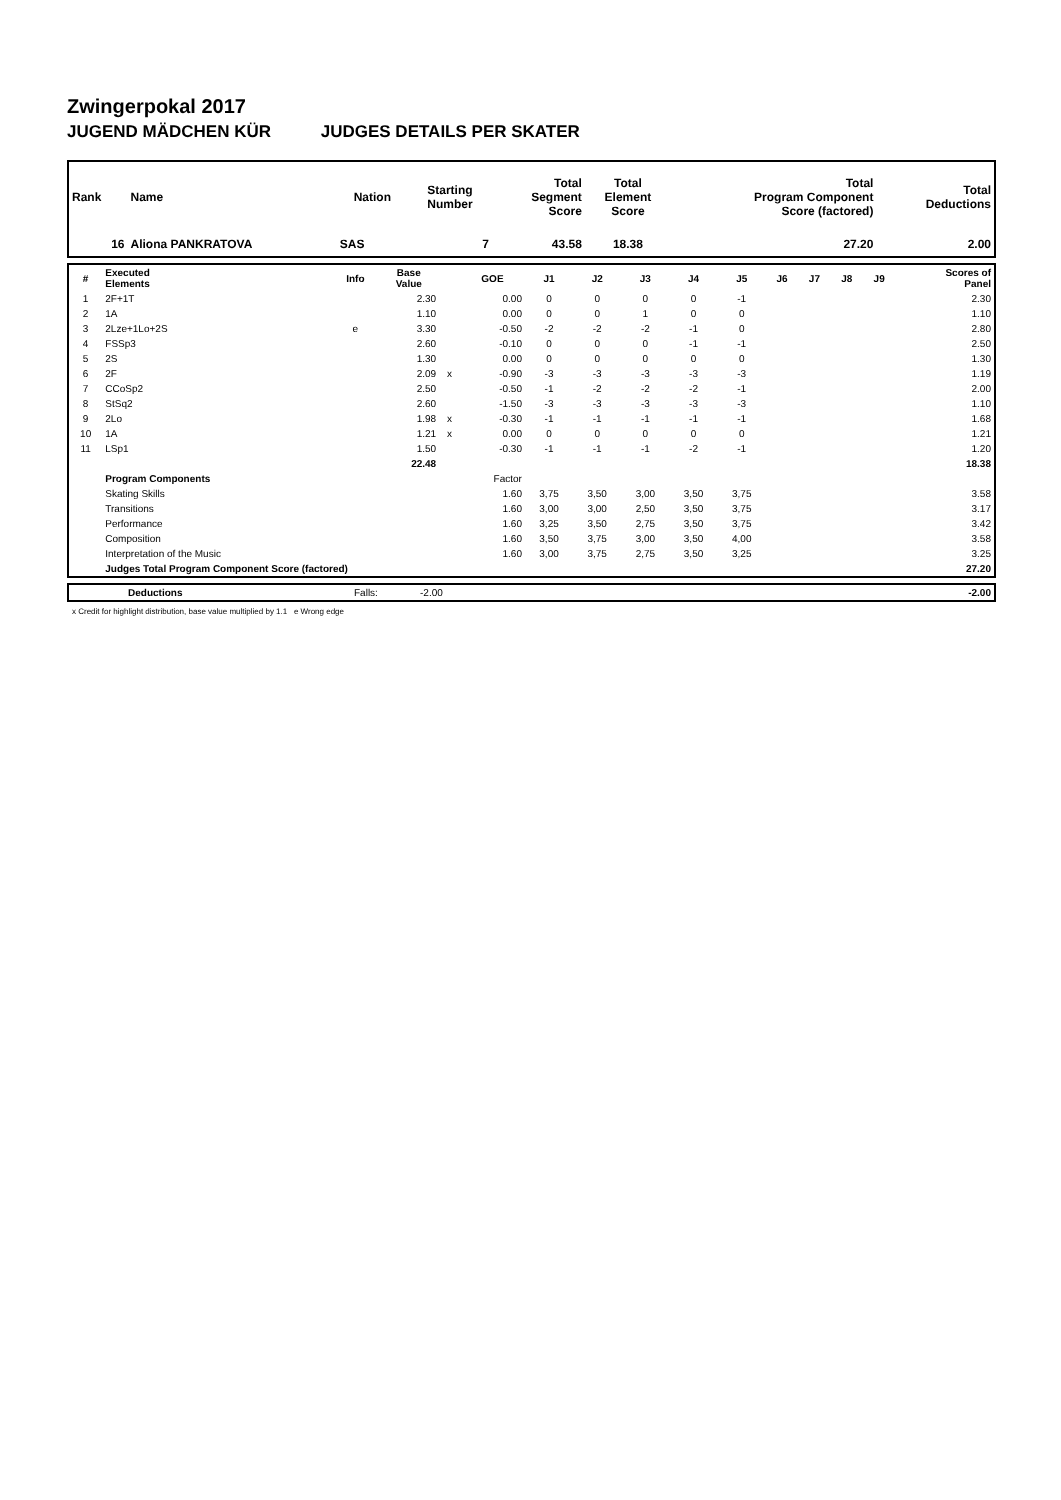Zwingerpokal 2017
JUGEND MÄDCHEN KÜR JUDGES DETAILS PER SKATER
| Rank | Name | Nation | Starting Number | Total Segment Score | Total Element Score | Total Program Component Score (factored) | Total Deductions |
| --- | --- | --- | --- | --- | --- | --- | --- |
| 16 | Aliona PANKRATOVA | SAS | 7 | 43.58 | 18.38 | 27.20 | 2.00 |
| # | Executed Elements | Info | Base Value | | GOE | J1 | J2 | J3 | J4 | J5 | J6 | J7 | J8 | J9 | Scores of Panel |
| --- | --- | --- | --- | --- | --- | --- | --- | --- | --- | --- | --- | --- | --- | --- | --- |
| 1 | 2F+1T | | 2.30 | | 0.00 | 0 | 0 | 0 | 0 | -1 | | | | | 2.30 |
| 2 | 1A | | 1.10 | | 0.00 | 0 | 0 | 1 | 0 | 0 | | | | | 1.10 |
| 3 | 2Lze+1Lo+2S | e | 3.30 | | -0.50 | -2 | -2 | -2 | -1 | 0 | | | | | 2.80 |
| 4 | FSSp3 | | 2.60 | | -0.10 | 0 | 0 | 0 | -1 | -1 | | | | | 2.50 |
| 5 | 2S | | 1.30 | | 0.00 | 0 | 0 | 0 | 0 | 0 | | | | | 1.30 |
| 6 | 2F | | 2.09 | x | -0.90 | -3 | -3 | -3 | -3 | -3 | | | | | 1.19 |
| 7 | CCoSp2 | | 2.50 | | -0.50 | -1 | -2 | -2 | -2 | -1 | | | | | 2.00 |
| 8 | StSq2 | | 2.60 | | -1.50 | -3 | -3 | -3 | -3 | -3 | | | | | 1.10 |
| 9 | 2Lo | | 1.98 | x | -0.30 | -1 | -1 | -1 | -1 | -1 | | | | | 1.68 |
| 10 | 1A | | 1.21 | x | 0.00 | 0 | 0 | 0 | 0 | 0 | | | | | 1.21 |
| 11 | LSp1 | | 1.50 | | -0.30 | -1 | -1 | -1 | -2 | -1 | | | | | 1.20 |
| | | | 22.48 | | | | | | | | | | | | 18.38 |
| | Program Components | | | | Factor | | | | | | | | | | |
| | Skating Skills | | | | 1.60 | 3,75 | 3,50 | 3,00 | 3,50 | 3,75 | | | | | 3.58 |
| | Transitions | | | | 1.60 | 3,00 | 3,00 | 2,50 | 3,50 | 3,75 | | | | | 3.17 |
| | Performance | | | | 1.60 | 3,25 | 3,50 | 2,75 | 3,50 | 3,75 | | | | | 3.42 |
| | Composition | | | | 1.60 | 3,50 | 3,75 | 3,00 | 3,50 | 4,00 | | | | | 3.58 |
| | Interpretation of the Music | | | | 1.60 | 3,00 | 3,75 | 2,75 | 3,50 | 3,25 | | | | | 3.25 |
| | Judges Total Program Component Score (factored) | | | | | | | | | | | | | | 27.20 |
| | Deductions | Falls: | -2.00 | -2.00 |
x Credit for highlight distribution, base value multiplied by 1.1 e Wrong edge